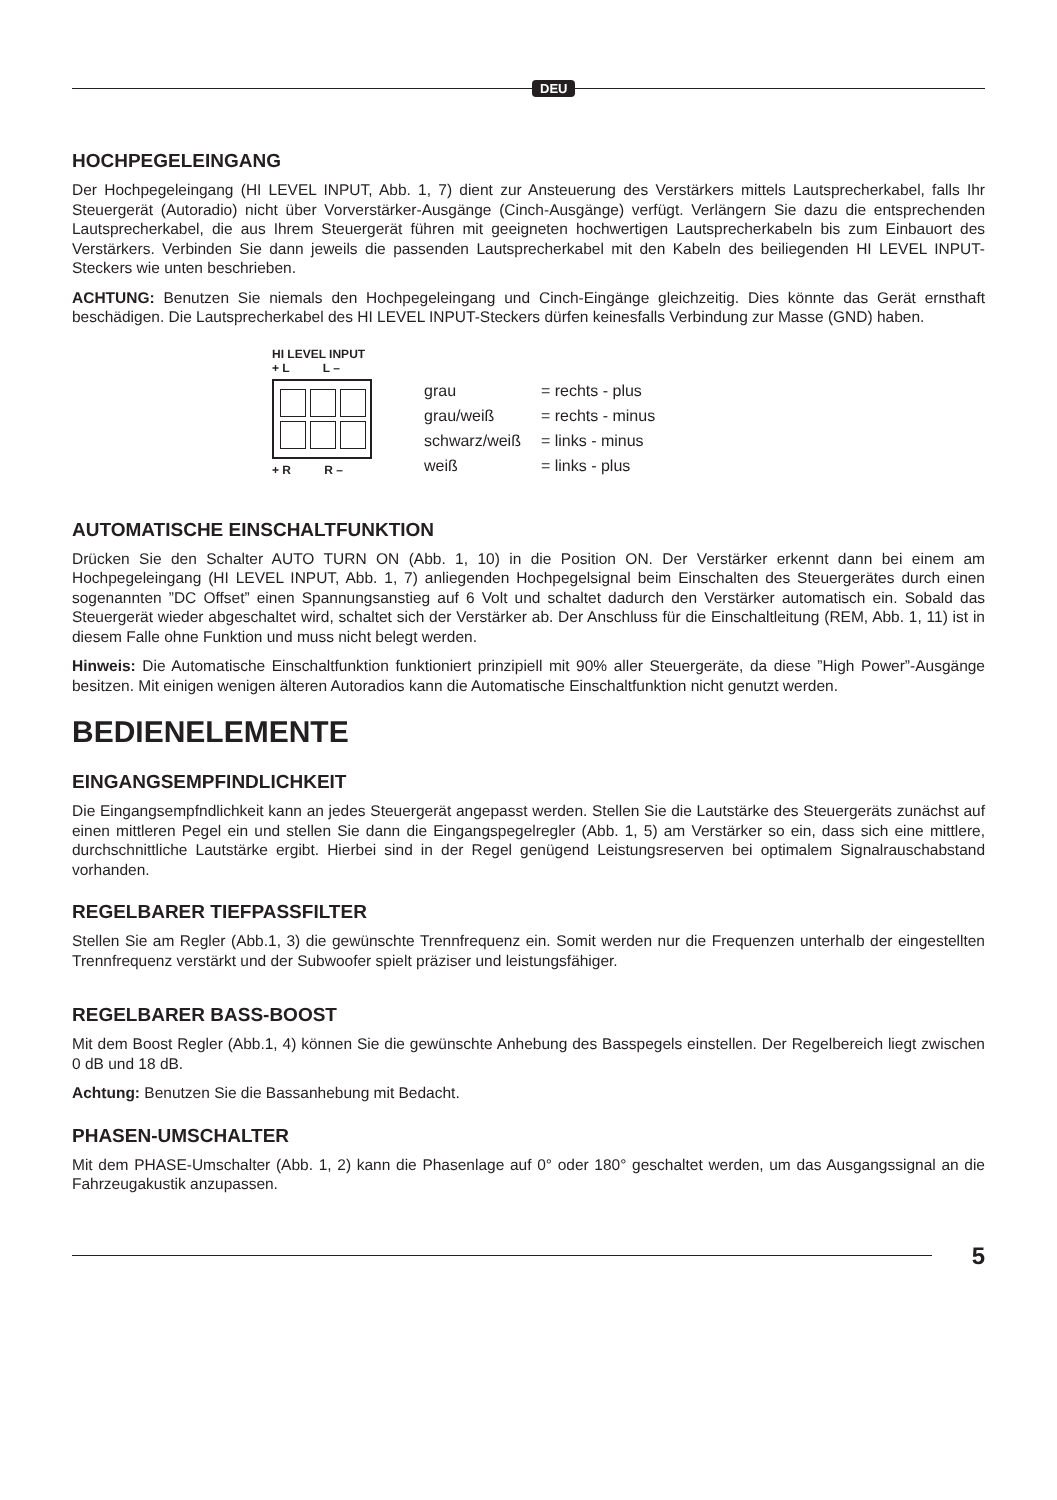DEU
HOCHPEGELEINGANG
Der Hochpegeleingang (HI LEVEL INPUT, Abb. 1, 7) dient zur Ansteuerung des Verstärkers mittels Lautsprecherkabel, falls Ihr Steuergerät (Autoradio) nicht über Vorverstärker-Ausgänge (Cinch-Ausgänge) verfügt. Verlängern Sie dazu die entsprechenden Lautsprecherkabel, die aus Ihrem Steuergerät führen mit geeigneten hochwertigen Lautsprecherkabeln bis zum Einbauort des Verstärkers. Verbinden Sie dann jeweils die passenden Lautsprecherkabel mit den Kabeln des beiliegenden HI LEVEL INPUT-Steckers wie unten beschrieben.
ACHTUNG: Benutzen Sie niemals den Hochpegeleingang und Cinch-Eingänge gleichzeitig. Dies könnte das Gerät ernsthaft beschädigen. Die Lautsprecherkabel des HI LEVEL INPUT-Steckers dürfen keinesfalls Verbindung zur Masse (GND) haben.
HI LEVEL INPUT
+ L L –
+ R R –
| grau | = rechts - plus |
| grau/weiß | = rechts - minus |
| schwarz/weiß | = links - minus |
| weiß | = links - plus |
AUTOMATISCHE EINSCHALTFUNKTION
Drücken Sie den Schalter AUTO TURN ON (Abb. 1, 10) in die Position ON. Der Verstärker erkennt dann bei einem am Hochpegeleingang (HI LEVEL INPUT, Abb. 1, 7) anliegenden Hochpegelsignal beim Einschalten des Steuergerätes durch einen sogenannten ”DC Offset” einen Spannungsanstieg auf 6 Volt und schaltet dadurch den Verstärker automatisch ein. Sobald das Steuergerät wieder abgeschaltet wird, schaltet sich der Verstärker ab. Der Anschluss für die Einschaltleitung (REM, Abb. 1, 11) ist in diesem Falle ohne Funktion und muss nicht belegt werden.
Hinweis: Die Automatische Einschaltfunktion funktioniert prinzipiell mit 90% aller Steuergeräte, da diese ”High Power”-Ausgänge besitzen. Mit einigen wenigen älteren Autoradios kann die Automatische Einschaltfunktion nicht genutzt werden.
BEDIENELEMENTE
EINGANGSEMPFINDLICHKEIT
Die Eingangsempfndlichkeit kann an jedes Steuergerät angepasst werden. Stellen Sie die Lautstärke des Steuergeräts zunächst auf einen mittleren Pegel ein und stellen Sie dann die Eingangspegelregler (Abb. 1, 5) am Verstärker so ein, dass sich eine mittlere, durchschnittliche Lautstärke ergibt. Hierbei sind in der Regel genügend Leistungsreserven bei optimalem Signalrauschabstand vorhanden.
REGELBARER TIEFPASSFILTER
Stellen Sie am Regler (Abb.1, 3) die gewünschte Trennfrequenz ein. Somit werden nur die Frequenzen unterhalb der eingestellten Trennfrequenz verstärkt und der Subwoofer spielt präziser und leistungsfähiger.
REGELBARER BASS-BOOST
Mit dem Boost Regler (Abb.1, 4) können Sie die gewünschte Anhebung des Basspegels einstellen. Der Regelbereich liegt zwischen 0 dB und 18 dB.
Achtung: Benutzen Sie die Bassanhebung mit Bedacht.
PHASEN-UMSCHALTER
Mit dem PHASE-Umschalter (Abb. 1, 2) kann die Phasenlage auf 0° oder 180° geschaltet werden, um das Ausgangssignal an die Fahrzeugakustik anzupassen.
5